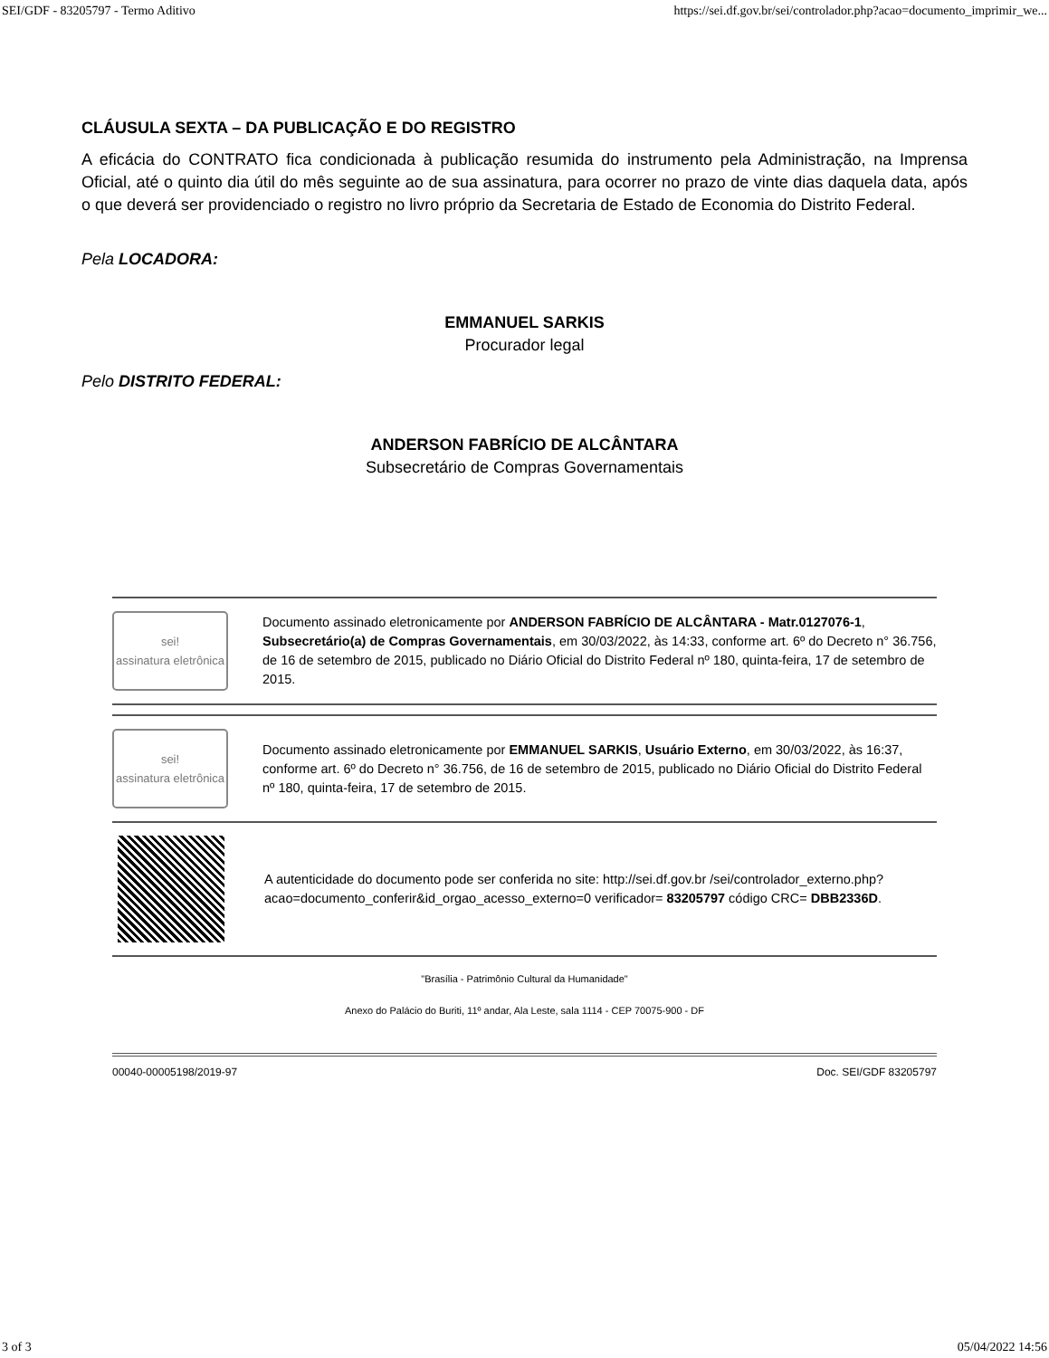SEI/GDF - 83205797 - Termo Aditivo https://sei.df.gov.br/sei/controlador.php?acao=documento_imprimir_we...
CLÁUSULA SEXTA – DA PUBLICAÇÃO E DO REGISTRO
A eficácia do CONTRATO fica condicionada à publicação resumida do instrumento pela Administração, na Imprensa Oficial, até o quinto dia útil do mês seguinte ao de sua assinatura, para ocorrer no prazo de vinte dias daquela data, após o que deverá ser providenciado o registro no livro próprio da Secretaria de Estado de Economia do Distrito Federal.
Pela LOCADORA:
EMMANUEL SARKIS
Procurador legal
Pelo DISTRITO FEDERAL:
ANDERSON FABRÍCIO DE ALCÂNTARA
Subsecretário de Compras Governamentais
sei!
assinatura eletrônica
Documento assinado eletronicamente por ANDERSON FABRÍCIO DE ALCÂNTARA - Matr.0127076-1, Subsecretário(a) de Compras Governamentais, em 30/03/2022, às 14:33, conforme art. 6º do Decreto n° 36.756, de 16 de setembro de 2015, publicado no Diário Oficial do Distrito Federal nº 180, quinta-feira, 17 de setembro de 2015.
sei!
assinatura eletrônica
Documento assinado eletronicamente por EMMANUEL SARKIS, Usuário Externo, em 30/03/2022, às 16:37, conforme art. 6º do Decreto n° 36.756, de 16 de setembro de 2015, publicado no Diário Oficial do Distrito Federal nº 180, quinta-feira, 17 de setembro de 2015.
A autenticidade do documento pode ser conferida no site: http://sei.df.gov.br /sei/controlador_externo.php?acao=documento_conferir&id_orgao_acesso_externo=0 verificador= 83205797 código CRC= DBB2336D.
"Brasília - Patrimônio Cultural da Humanidade"
Anexo do Palácio do Buriti, 11º andar, Ala Leste, sala 1114 - CEP 70075-900 - DF
00040-00005198/2019-97 Doc. SEI/GDF 83205797
3 of 3 05/04/2022 14:56